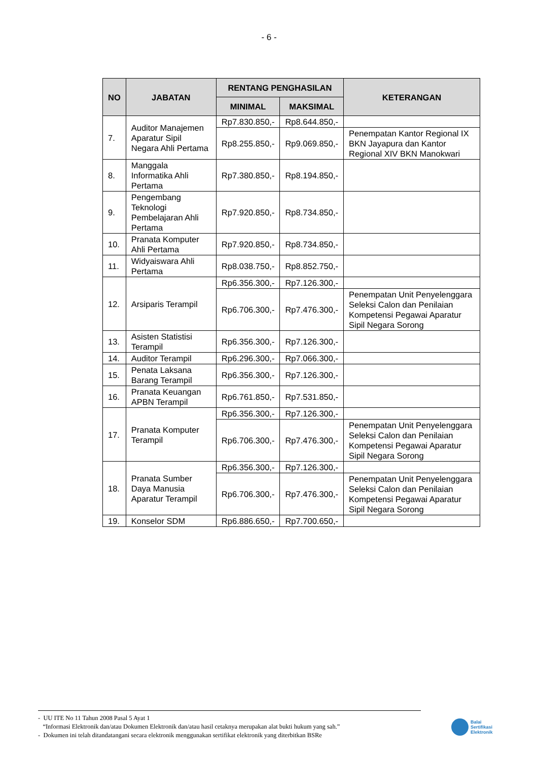- 6 -
| NO | JABATAN | RENTANG PENGHASILAN | | KETERANGAN |
| --- | --- | --- | --- | --- |
| | | MINIMAL | MAKSIMAL | |
| 7. | Auditor Manajemen Aparatur Sipil Negara Ahli Pertama | Rp7.830.850,- | Rp8.644.850,- | |
| | | Rp8.255.850,- | Rp9.069.850,- | Penempatan Kantor Regional IX BKN Jayapura dan Kantor Regional XIV BKN Manokwari |
| 8. | Manggala Informatika Ahli Pertama | Rp7.380.850,- | Rp8.194.850,- | |
| 9. | Pengembang Teknologi Pembelajaran Ahli Pertama | Rp7.920.850,- | Rp8.734.850,- | |
| 10. | Pranata Komputer Ahli Pertama | Rp7.920.850,- | Rp8.734.850,- | |
| 11. | Widyaiswara Ahli Pertama | Rp8.038.750,- | Rp8.852.750,- | |
| 12. | Arsiparis Terampil | Rp6.356.300,- | Rp7.126.300,- | |
| | | Rp6.706.300,- | Rp7.476.300,- | Penempatan Unit Penyelenggara Seleksi Calon dan Penilaian Kompetensi Pegawai Aparatur Sipil Negara Sorong |
| 13. | Asisten Statistisi Terampil | Rp6.356.300,- | Rp7.126.300,- | |
| 14. | Auditor Terampil | Rp6.296.300,- | Rp7.066.300,- | |
| 15. | Penata Laksana Barang Terampil | Rp6.356.300,- | Rp7.126.300,- | |
| 16. | Pranata Keuangan APBN Terampil | Rp6.761.850,- | Rp7.531.850,- | |
| 17. | Pranata Komputer Terampil | Rp6.356.300,- | Rp7.126.300,- | |
| | | Rp6.706.300,- | Rp7.476.300,- | Penempatan Unit Penyelenggara Seleksi Calon dan Penilaian Kompetensi Pegawai Aparatur Sipil Negara Sorong |
| 18. | Pranata Sumber Daya Manusia Aparatur Terampil | Rp6.356.300,- | Rp7.126.300,- | |
| | | Rp6.706.300,- | Rp7.476.300,- | Penempatan Unit Penyelenggara Seleksi Calon dan Penilaian Kompetensi Pegawai Aparatur Sipil Negara Sorong |
| 19. | Konselor SDM | Rp6.886.650,- | Rp7.700.650,- | |
- UU ITE No 11 Tahun 2008 Pasal 5 Ayat 1
“Informasi Elektronik dan/atau Dokumen Elektronik dan/atau hasil cetaknya merupakan alat bukti hukum yang sah.”
- Dokumen ini telah ditandatangani secara elektronik menggunakan sertifikat elektronik yang diterbitkan BSRe
Balai
Sertifikasi
Elektronik